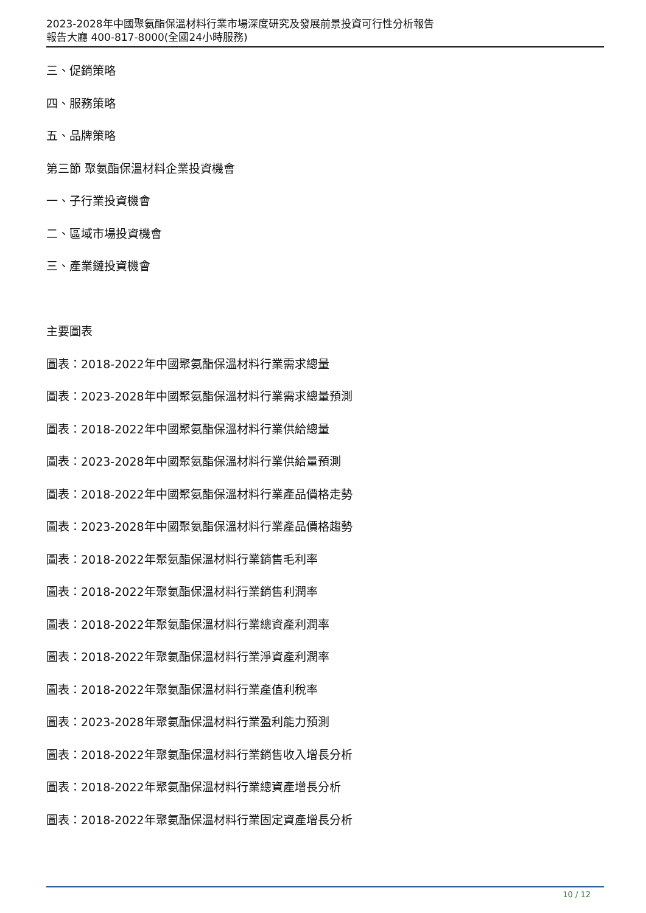2023-2028年中國聚氨酯保溫材料行業市場深度研究及發展前景投資可行性分析報告
報告大廳 400-817-8000(全國24小時服務)
三、促銷策略
四、服務策略
五、品牌策略
第三節 聚氨酯保溫材料企業投資機會
一、子行業投資機會
二、區域市場投資機會
三、產業鏈投資機會
主要圖表
圖表：2018-2022年中國聚氨酯保溫材料行業需求總量
圖表：2023-2028年中國聚氨酯保溫材料行業需求總量預測
圖表：2018-2022年中國聚氨酯保溫材料行業供給總量
圖表：2023-2028年中國聚氨酯保溫材料行業供給量預測
圖表：2018-2022年中國聚氨酯保溫材料行業產品價格走勢
圖表：2023-2028年中國聚氨酯保溫材料行業產品價格趨勢
圖表：2018-2022年聚氨酯保溫材料行業銷售毛利率
圖表：2018-2022年聚氨酯保溫材料行業銷售利潤率
圖表：2018-2022年聚氨酯保溫材料行業總資產利潤率
圖表：2018-2022年聚氨酯保溫材料行業淨資產利潤率
圖表：2018-2022年聚氨酯保溫材料行業產值利稅率
圖表：2023-2028年聚氨酯保溫材料行業盈利能力預測
圖表：2018-2022年聚氨酯保溫材料行業銷售收入增長分析
圖表：2018-2022年聚氨酯保溫材料行業總資產增長分析
圖表：2018-2022年聚氨酯保溫材料行業固定資產增長分析
10 / 12